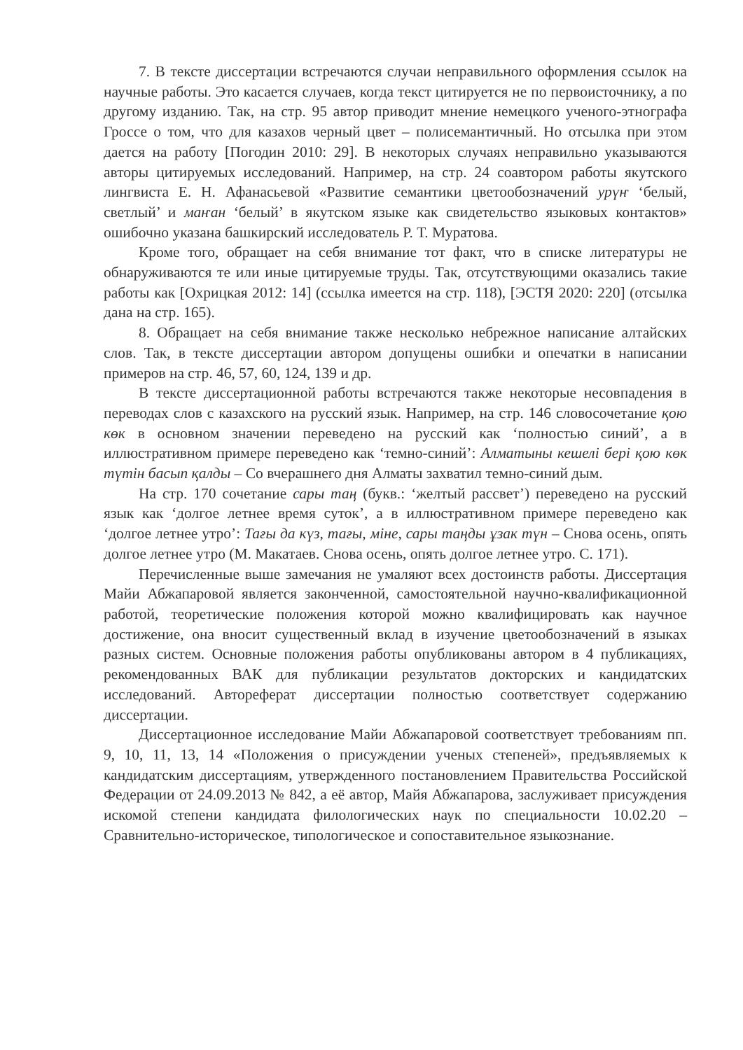7. В тексте диссертации встречаются случаи неправильного оформления ссылок на научные работы. Это касается случаев, когда текст цитируется не по первоисточнику, а по другому изданию. Так, на стр. 95 автор приводит мнение немецкого ученого-этнографа Гроссе о том, что для казахов черный цвет – полисемантичный. Но отсылка при этом дается на работу [Погодин 2010: 29]. В некоторых случаях неправильно указываются авторы цитируемых исследований. Например, на стр. 24 соавтором работы якутского лингвиста Е. Н. Афанасьевой «Развитие семантики цветообозначений урүҥ ‘белый, светлый’ и маҥан ‘белый’ в якутском языке как свидетельство языковых контактов» ошибочно указана башкирский исследователь Р. Т. Муратова.
Кроме того, обращает на себя внимание тот факт, что в списке литературы не обнаруживаются те или иные цитируемые труды. Так, отсутствующими оказались такие работы как [Охрицкая 2012: 14] (ссылка имеется на стр. 118), [ЭСТЯ 2020: 220] (отсылка дана на стр. 165).
8. Обращает на себя внимание также несколько небрежное написание алтайских слов. Так, в тексте диссертации автором допущены ошибки и опечатки в написании примеров на стр. 46, 57, 60, 124, 139 и др.
В тексте диссертационной работы встречаются также некоторые несовпадения в переводах слов с казахского на русский язык. Например, на стр. 146 словосочетание қою көк в основном значении переведено на русский как ‘полностью синий’, а в иллюстративном примере переведено как ‘темно-синий’: Алматыны кешелі бері қою көк түтін басып қалды – Со вчерашнего дня Алматы захватил темно-синий дым.
На стр. 170 сочетание сары таң (букв.: ‘желтый рассвет’) переведено на русский язык как ‘долгое летнее время суток’, а в иллюстративном примере переведено как ‘долгое летнее утро’: Тағы да күз, тағы, міне, сары таңды ұзак түн – Снова осень, опять долгое летнее утро (М. Макатаев. Снова осень, опять долгое летнее утро. С. 171).
Перечисленные выше замечания не умаляют всех достоинств работы. Диссертация Майи Абжапаровой является законченной, самостоятельной научно-квалификационной работой, теоретические положения которой можно квалифицировать как научное достижение, она вносит существенный вклад в изучение цветообозначений в языках разных систем. Основные положения работы опубликованы автором в 4 публикациях, рекомендованных ВАК для публикации результатов докторских и кандидатских исследований. Автореферат диссертации полностью соответствует содержанию диссертации.
Диссертационное исследование Майи Абжапаровой соответствует требованиям пп. 9, 10, 11, 13, 14 «Положения о присуждении ученых степеней», предъявляемых к кандидатским диссертациям, утвержденного постановлением Правительства Российской Федерации от 24.09.2013 № 842, а её автор, Майя Абжапарова, заслуживает присуждения искомой степени кандидата филологических наук по специальности 10.02.20 – Сравнительно-историческое, типологическое и сопоставительное языкознание.